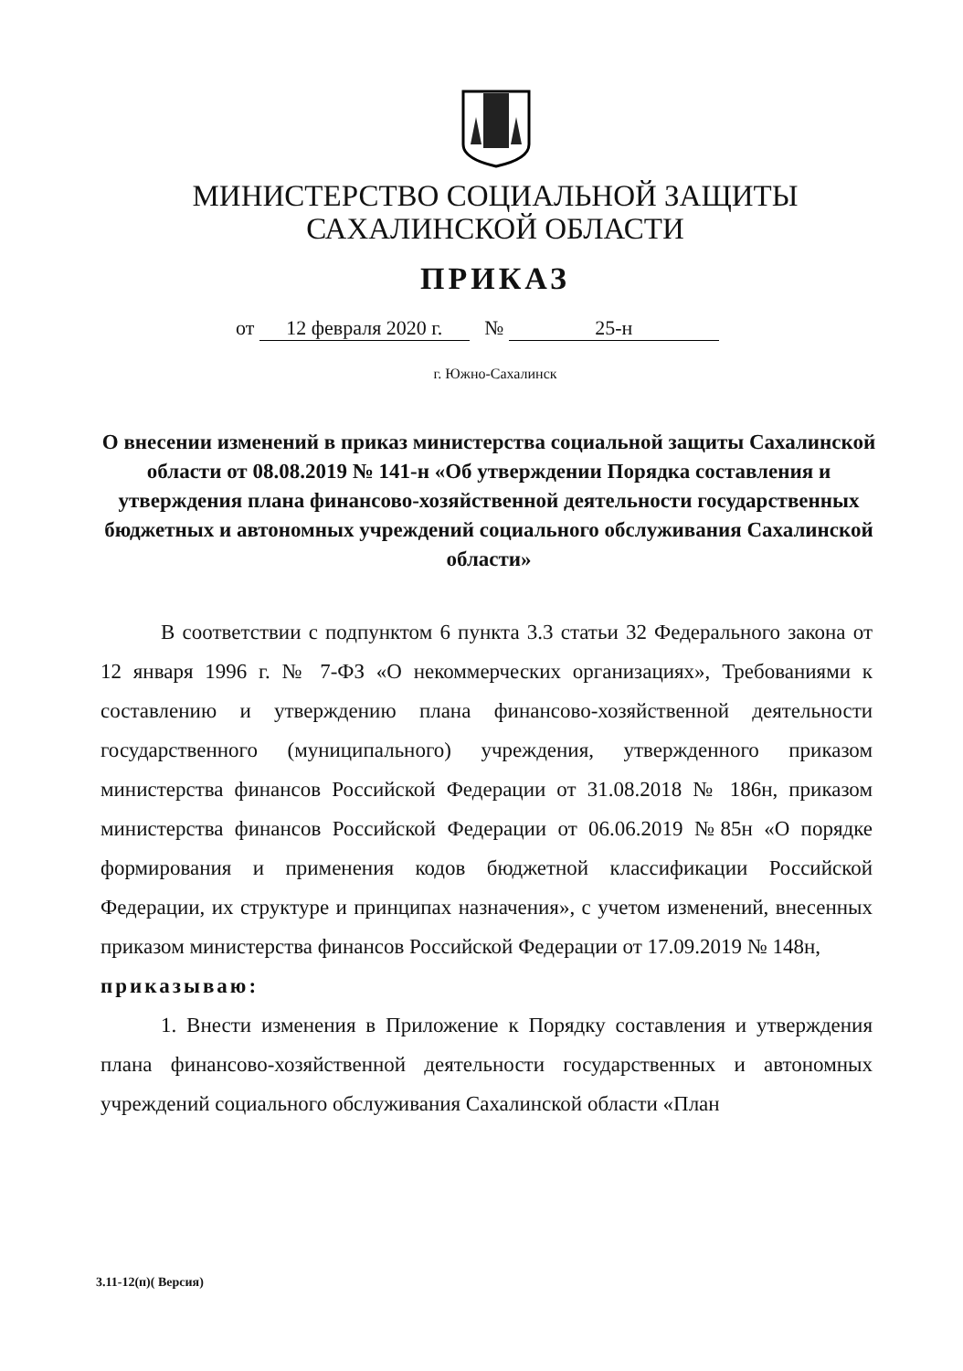МИНИСТЕРСТВО СОЦИАЛЬНОЙ ЗАЩИТЫ
САХАЛИНСКОЙ ОБЛАСТИ
ПРИКАЗ
от 12 февраля 2020 г. № 25-н
г. Южно-Сахалинск
О внесении изменений в приказ министерства социальной защиты Сахалинской области от 08.08.2019 № 141-н «Об утверждении Порядка составления и утверждения плана финансово-хозяйственной деятельности государственных бюджетных и автономных учреждений социального обслуживания Сахалинской области»
В соответствии с подпунктом 6 пункта 3.3 статьи 32 Федерального закона от 12 января 1996 г. № 7-ФЗ «О некоммерческих организациях», Требованиями к составлению и утверждению плана финансово-хозяйственной деятельности государственного (муниципального) учреждения, утвержденного приказом министерства финансов Российской Федерации от 31.08.2018 № 186н, приказом министерства финансов Российской Федерации от 06.06.2019 №85н «О порядке формирования и применения кодов бюджетной классификации Российской Федерации, их структуре и принципах назначения», с учетом изменений, внесенных приказом министерства финансов Российской Федерации от 17.09.2019 № 148н,
приказываю:
1. Внести изменения в Приложение к Порядку составления и утверждения плана финансово-хозяйственной деятельности государственных и автономных учреждений социального обслуживания Сахалинской области «План
3.11-12(п)( Версия)